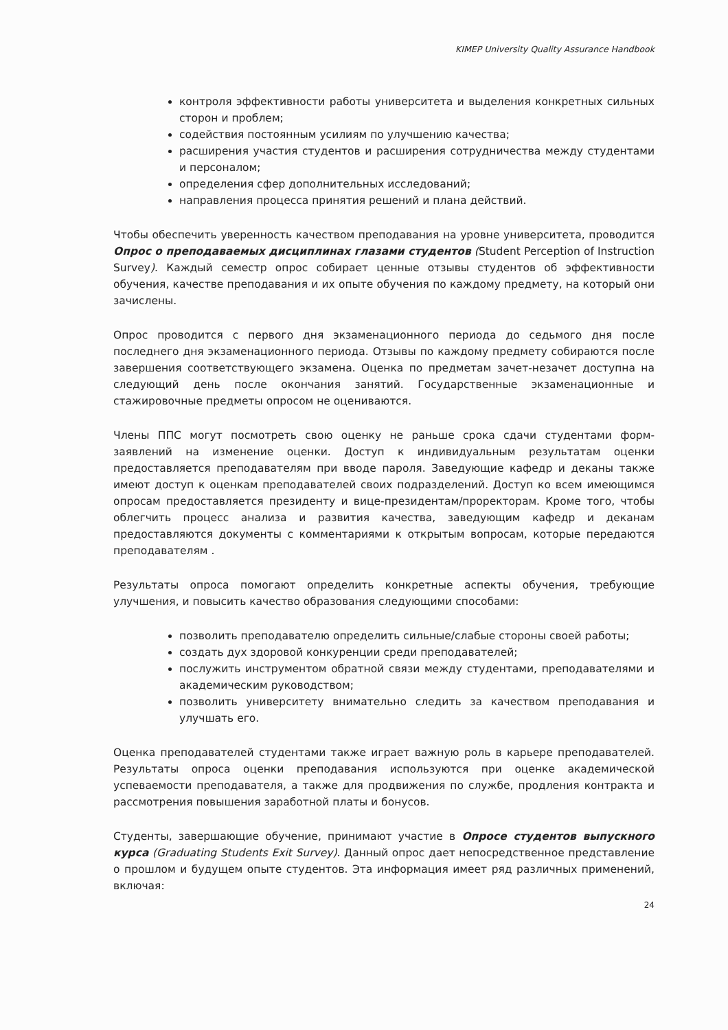KIMEP University Quality Assurance Handbook
контроля эффективности работы университета и выделения конкретных сильных сторон и проблем;
содействия постоянным усилиям по улучшению качества;
расширения участия студентов и расширения сотрудничества между студентами и персоналом;
определения сфер дополнительных исследований;
направления процесса принятия решений и плана действий.
Чтобы обеспечить уверенность качеством преподавания на уровне университета, проводится Опрос о преподаваемых дисциплинах глазами студентов (Student Perception of Instruction Survey). Каждый семестр опрос собирает ценные отзывы студентов об эффективности обучения, качестве преподавания и их опыте обучения по каждому предмету, на который они зачислены.
Опрос проводится с первого дня экзаменационного периода до седьмого дня после последнего дня экзаменационного периода. Отзывы по каждому предмету собираются после завершения соответствующего экзамена. Оценка по предметам зачет-незачет доступна на следующий день после окончания занятий. Государственные экзаменационные и стажировочные предметы опросом не оцениваются.
Члены ППС могут посмотреть свою оценку не раньше срока сдачи студентами форм-заявлений на изменение оценки. Доступ к индивидуальным результатам оценки предоставляется преподавателям при вводе пароля. Заведующие кафедр и деканы также имеют доступ к оценкам преподавателей своих подразделений. Доступ ко всем имеющимся опросам предоставляется президенту и вице-президентам/проректорам. Кроме того, чтобы облегчить процесс анализа и развития качества, заведующим кафедр и деканам предоставляются документы с комментариями к открытым вопросам, которые передаются преподавателям .
Результаты опроса помогают определить конкретные аспекты обучения, требующие улучшения, и повысить качество образования следующими способами:
позволить преподавателю определить сильные/слабые стороны своей работы;
создать дух здоровой конкуренции среди преподавателей;
послужить инструментом обратной связи между студентами, преподавателями и академическим руководством;
позволить университету внимательно следить за качеством преподавания и улучшать его.
Оценка преподавателей студентами также играет важную роль в карьере преподавателей. Результаты опроса оценки преподавания используются при оценке академической успеваемости преподавателя, а также для продвижения по службе, продления контракта и рассмотрения повышения заработной платы и бонусов.
Студенты, завершающие обучение, принимают участие в Опросе студентов выпускного курса (Graduating Students Exit Survey). Данный опрос дает непосредственное представление о прошлом и будущем опыте студентов. Эта информация имеет ряд различных применений, включая:
24